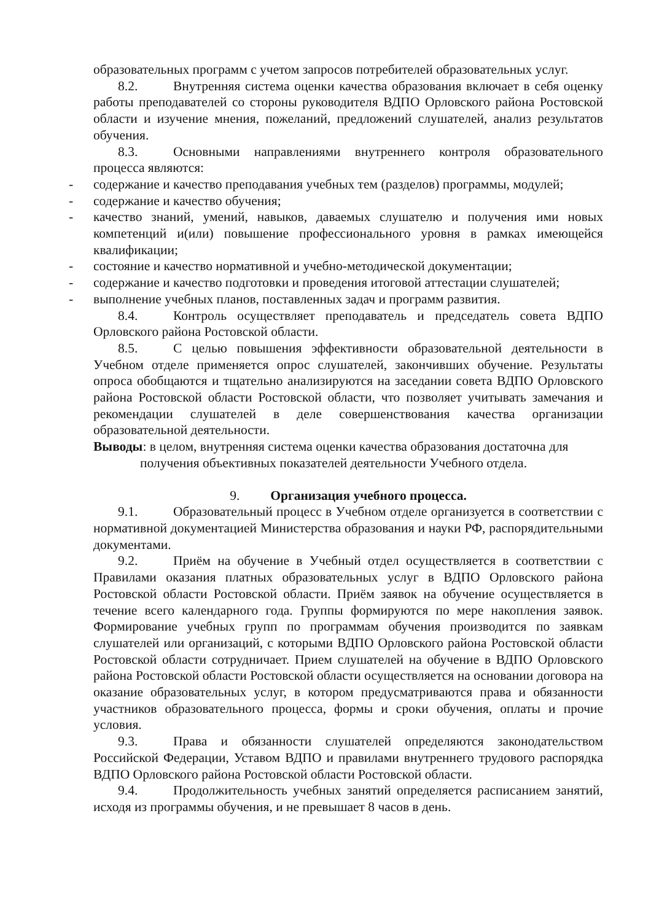образовательных программ с учетом запросов потребителей образовательных услуг.
8.2. Внутренняя система оценки качества образования включает в себя оценку работы преподавателей со стороны руководителя ВДПО Орловского района Ростовской области и изучение мнения, пожеланий, предложений слушателей, анализ результатов обучения.
8.3. Основными направлениями внутреннего контроля образовательного процесса являются:
- содержание и качество преподавания учебных тем (разделов) программы, модулей;
- содержание и качество обучения;
- качество знаний, умений, навыков, даваемых слушателю и получения ими новых компетенций и(или) повышение профессионального уровня в рамках имеющейся квалификации;
- состояние и качество нормативной и учебно-методической документации;
- содержание и качество подготовки и проведения итоговой аттестации слушателей;
- выполнение учебных планов, поставленных задач и программ развития.
8.4. Контроль осуществляет преподаватель и председатель совета ВДПО Орловского района Ростовской области.
8.5. С целью повышения эффективности образовательной деятельности в Учебном отделе применяется опрос слушателей, закончивших обучение. Результаты опроса обобщаются и тщательно анализируются на заседании совета ВДПО Орловского района Ростовской области Ростовской области, что позволяет учитывать замечания и рекомендации слушателей в деле совершенствования качества организации образовательной деятельности.
Выводы: в целом, внутренняя система оценки качества образования достаточна для
получения объективных показателей деятельности Учебного отдела.
9. Организация учебного процесса.
9.1. Образовательный процесс в Учебном отделе организуется в соответствии с нормативной документацией Министерства образования и науки РФ, распорядительными документами.
9.2. Приём на обучение в Учебный отдел осуществляется в соответствии с Правилами оказания платных образовательных услуг в ВДПО Орловского района Ростовской области Ростовской области. Приём заявок на обучение осуществляется в течение всего календарного года. Группы формируются по мере накопления заявок. Формирование учебных групп по программам обучения производится по заявкам слушателей или организаций, с которыми ВДПО Орловского района Ростовской области Ростовской области сотрудничает. Прием слушателей на обучение в ВДПО Орловского района Ростовской области Ростовской области осуществляется на основании договора на оказание образовательных услуг, в котором предусматриваются права и обязанности участников образовательного процесса, формы и сроки обучения, оплаты и прочие условия.
9.3. Права и обязанности слушателей определяются законодательством Российской Федерации, Уставом ВДПО и правилами внутреннего трудового распорядка ВДПО Орловского района Ростовской области Ростовской области.
9.4. Продолжительность учебных занятий определяется расписанием занятий, исходя из программы обучения, и не превышает 8 часов в день.